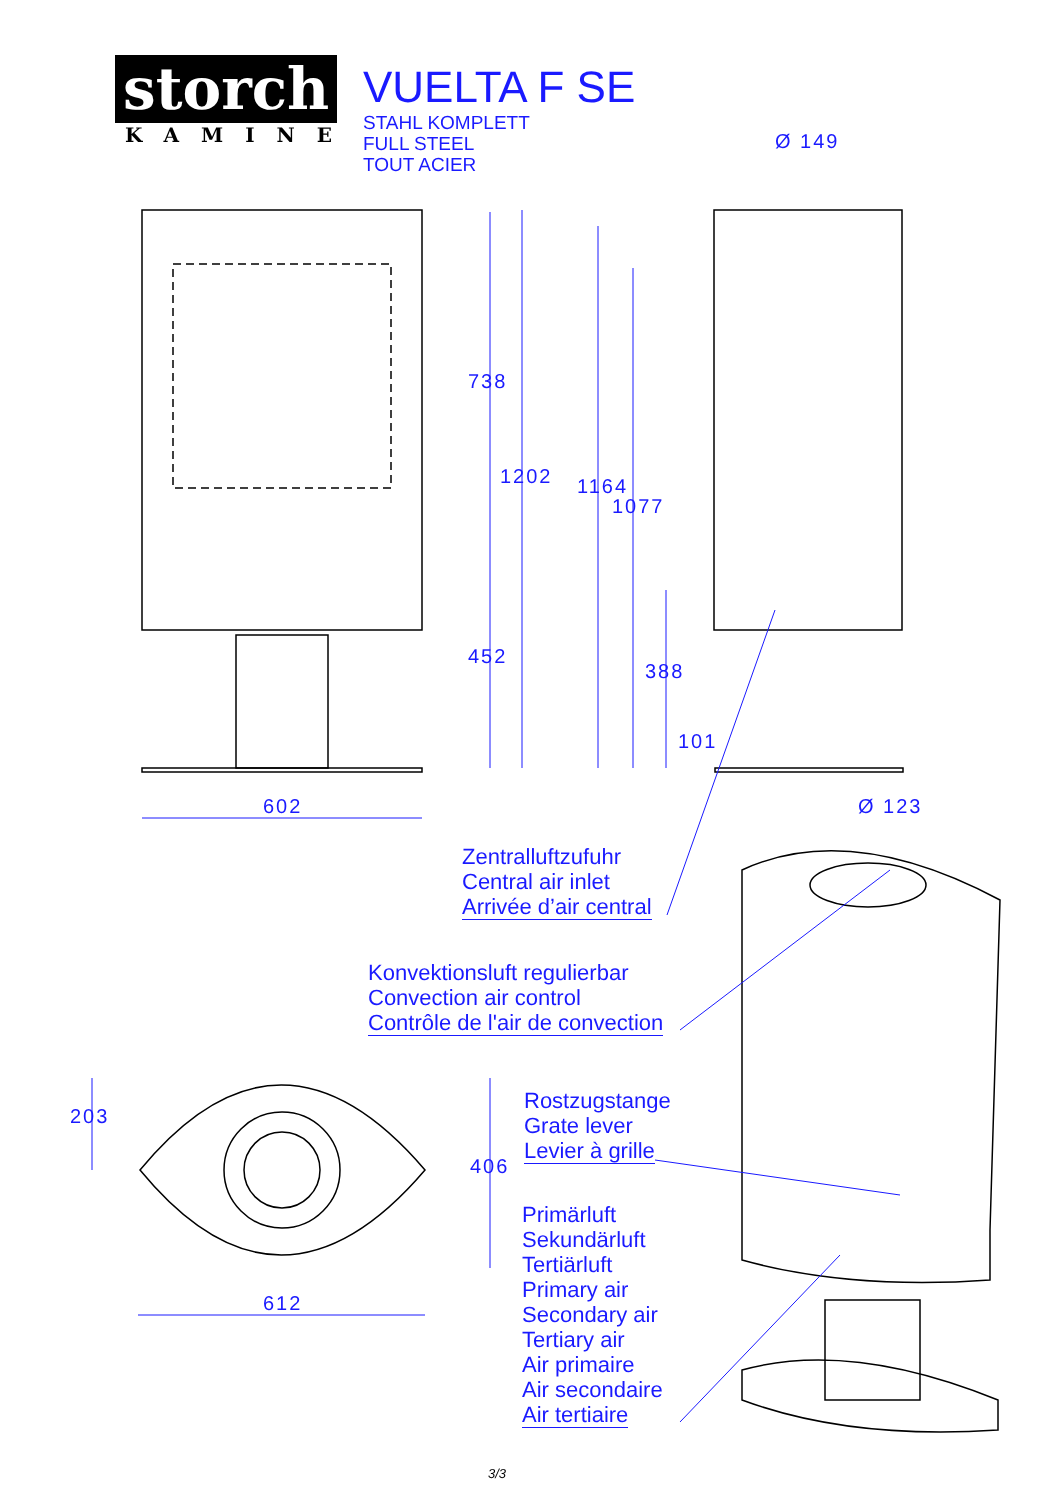storch
KAMINE
VUELTA F SE
STAHL KOMPLETT
FULL STEEL
TOUT ACIER
Ø 149
738
1202 1164
1077
452
388
101
602 Ø 123
203
406
612
Zentralluftzufuhr
Central air inlet
Arrivée d’air central
Konvektionsluft regulierbar
Convection air control
Contrôle de l'air de convection
Rostzugstange
Grate lever
Levier à grille
Primärluft
Sekundärluft
Tertiärluft
Primary air
Secondary air
Tertiary air
Air primaire
Air secondaire
Air tertiaire
3/3